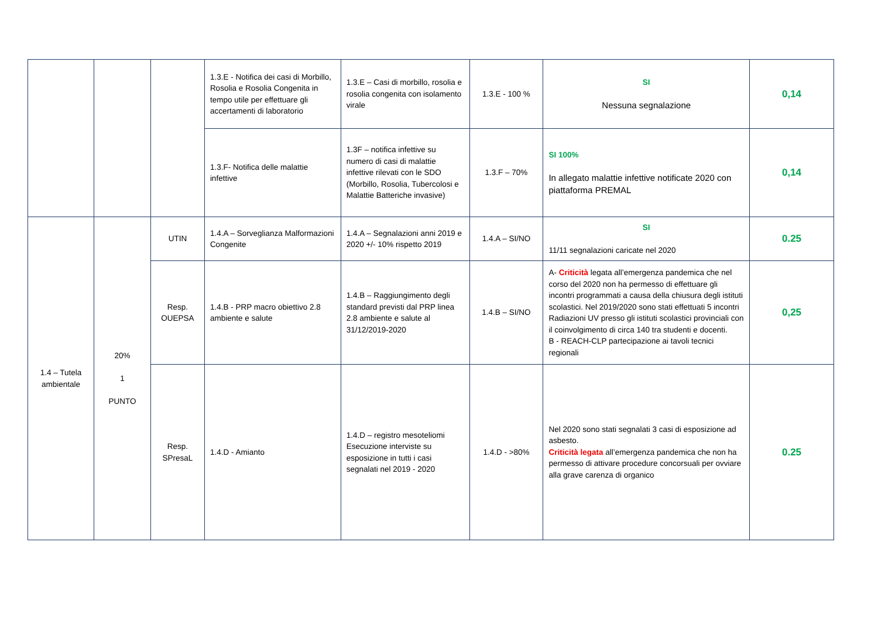| | | | 1.3.E - Notifica dei casi di Morbillo, Rosolia e Rosolia Congenita in tempo utile per effettuare gli accertamenti di laboratorio | 1.3.E – Casi di morbillo, rosolia e rosolia congenita con isolamento virale | 1.3.E - 100 % | SI Nessuna segnalazione | 0,14 |
| | | | 1.3.F- Notifica delle malattie infettive | 1.3F – notifica infettive su numero di casi di malattie infettive rilevati con le SDO (Morbillo, Rosolia, Tubercolosi e Malattie Batteriche invasive) | 1.3.F – 70% | SI 100% In allegato malattie infettive notificate 2020 con piattaforma PREMAL | 0,14 |
| 1.4 – Tutela ambientale | 20% 1 PUNTO | UTIN | 1.4.A – Sorveglianza Malformazioni Congenite | 1.4.A – Segnalazioni anni 2019 e 2020 +/- 10% rispetto 2019 | 1.4.A – SI/NO | SI 11/11 segnalazioni caricate nel 2020 | 0.25 |
| | | Resp. OUEPSA | 1.4.B - PRP macro obiettivo 2.8 ambiente e salute | 1.4.B – Raggiungimento degli standard previsti dal PRP linea 2.8 ambiente e salute al 31/12/2019-2020 | 1.4.B – SI/NO | A- Criticità legata all’emergenza pandemica che nel corso del 2020 non ha permesso di effettuare gli incontri programmati a causa della chiusura degli istituti scolastici. Nel 2019/2020 sono stati effettuati 5 incontri Radiazioni UV presso gli istituti scolastici provinciali con il coinvolgimento di circa 140 tra studenti e docenti. B - REACH-CLP partecipazione ai tavoli tecnici regionali | 0,25 |
| | | Resp. SPresaL | 1.4.D - Amianto | 1.4.D – registro mesoteliomi Esecuzione interviste su esposizione in tutti i casi segnalati nel 2019 - 2020 | 1.4.D - >80% | Nel 2020 sono stati segnalati 3 casi di esposizione ad asbesto. Criticità legata all’emergenza pandemica che non ha permesso di attivare procedure concorsuali per ovviare alla grave carenza di organico | 0.25 |